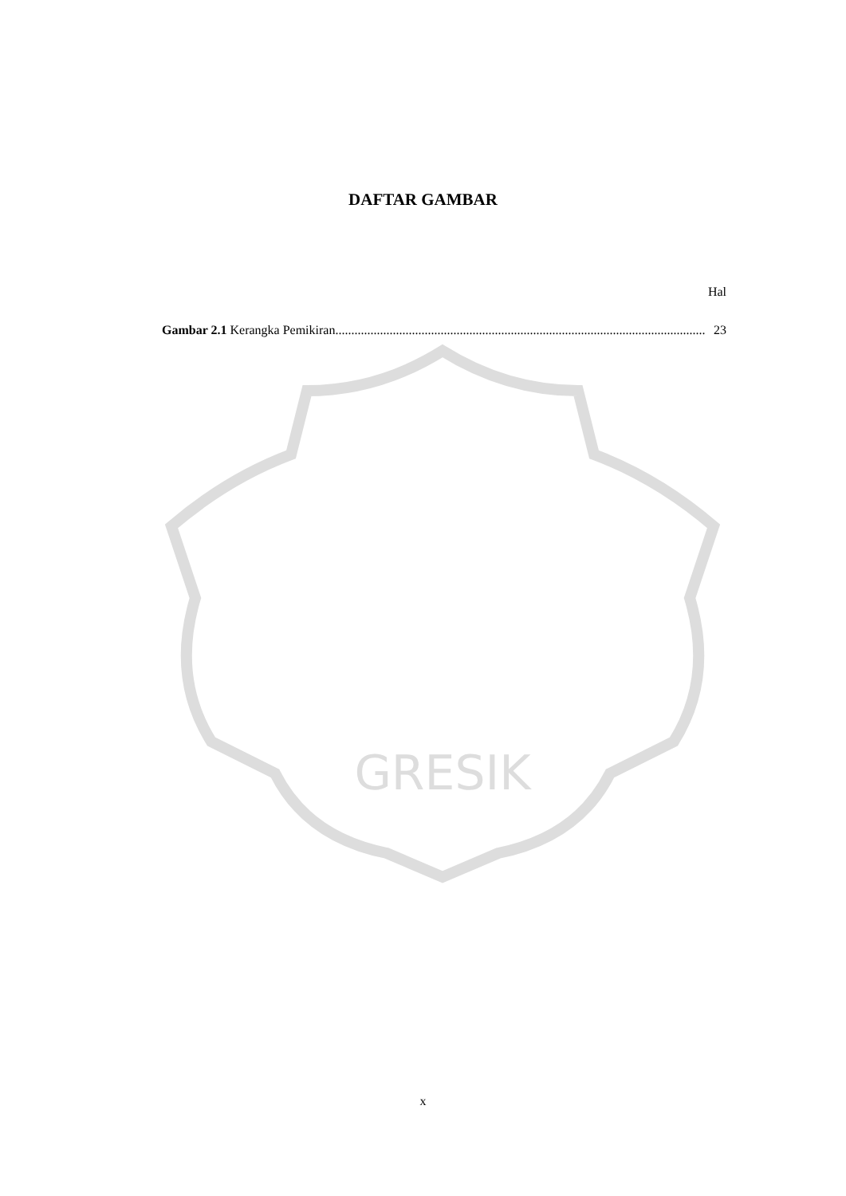GRESIK
DAFTAR GAMBAR
Hal
Gambar 2.1 Kerangka Pemikiran.................................................................................................................... 23
x